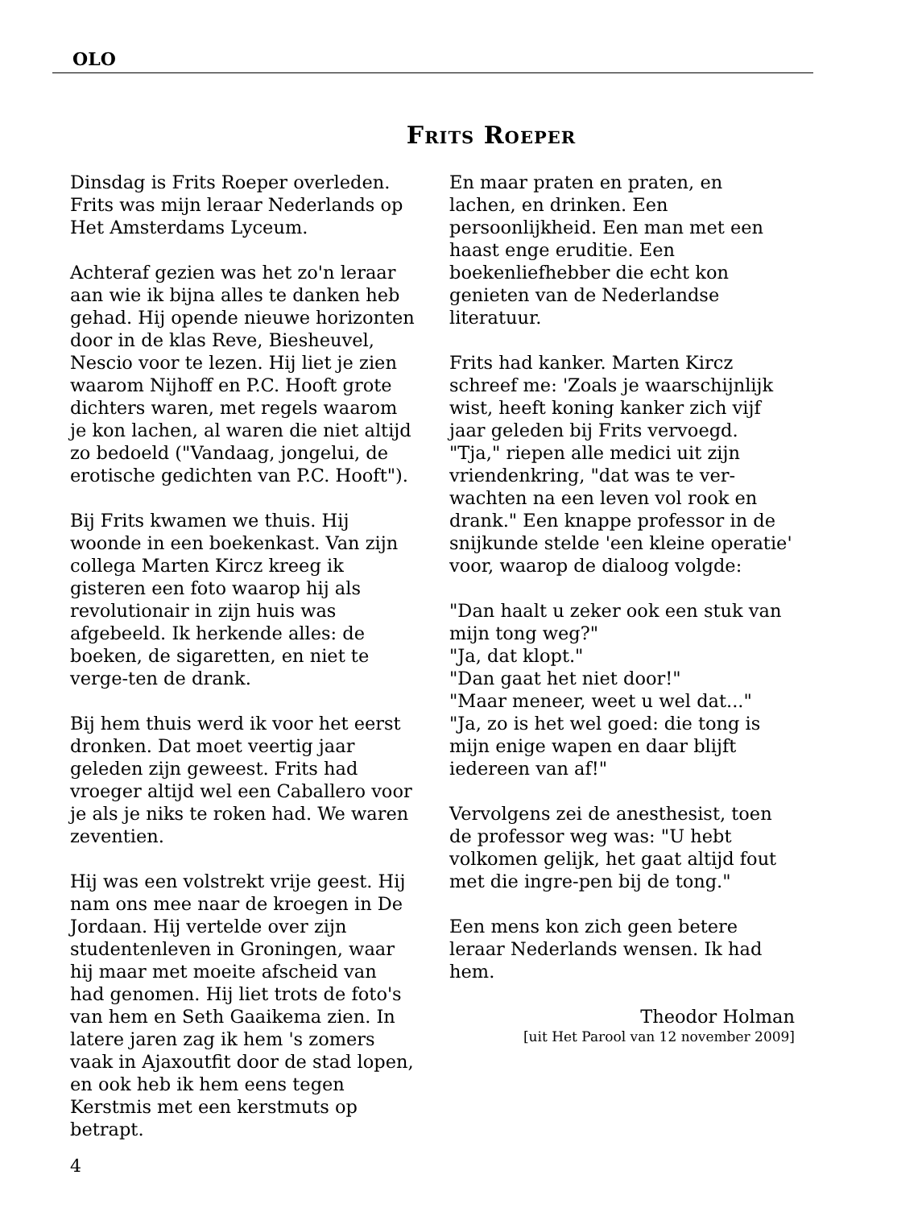OLO
Frits Roeper
Dinsdag is Frits Roeper overleden. Frits was mijn leraar Nederlands op Het Amsterdams Lyceum.
Achteraf gezien was het zo'n leraar aan wie ik bijna alles te danken heb gehad. Hij opende nieuwe horizonten door in de klas Reve, Biesheuvel, Nescio voor te lezen. Hij liet je zien waarom Nijhoff en P.C. Hooft grote dichters waren, met regels waarom je kon lachen, al waren die niet altijd zo bedoeld ("Vandaag, jongelui, de erotische gedichten van P.C. Hooft").
Bij Frits kwamen we thuis. Hij woonde in een boekenkast. Van zijn collega Marten Kircz kreeg ik gisteren een foto waarop hij als revolutionair in zijn huis was afgebeeld. Ik herkende alles: de boeken, de sigaretten, en niet te verge-ten de drank.
Bij hem thuis werd ik voor het eerst dronken. Dat moet veertig jaar geleden zijn geweest. Frits had vroeger altijd wel een Caballero voor je als je niks te roken had. We waren zeventien.
Hij was een volstrekt vrije geest. Hij nam ons mee naar de kroegen in De Jordaan. Hij vertelde over zijn studentenleven in Groningen, waar hij maar met moeite afscheid van had genomen. Hij liet trots de foto's van hem en Seth Gaaikema zien. In latere jaren zag ik hem 's zomers vaak in Ajaxoutfit door de stad lopen, en ook heb ik hem eens tegen Kerstmis met een kerstmuts op betrapt.
En maar praten en praten, en lachen, en drinken. Een persoonlijkheid. Een man met een haast enge eruditie. Een boekenliefhebber die echt kon genieten van de Nederlandse literatuur.
Frits had kanker. Marten Kircz schreef me: 'Zoals je waarschijnlijk wist, heeft koning kanker zich vijf jaar geleden bij Frits vervoegd. "Tja," riepen alle medici uit zijn vriendenkring, "dat was te ver-wachten na een leven vol rook en drank." Een knappe professor in de snijkunde stelde 'een kleine operatie' voor, waarop de dialoog volgde:
"Dan haalt u zeker ook een stuk van mijn tong weg?"
"Ja, dat klopt."
"Dan gaat het niet door!"
"Maar meneer, weet u wel dat..."
"Ja, zo is het wel goed: die tong is mijn enige wapen en daar blijft iedereen van af!"
Vervolgens zei de anesthesist, toen de professor weg was: "U hebt volkomen gelijk, het gaat altijd fout met die ingre-pen bij de tong."
Een mens kon zich geen betere leraar Nederlands wensen. Ik had hem.
Theodor Holman
[uit Het Parool van 12 november 2009]
4